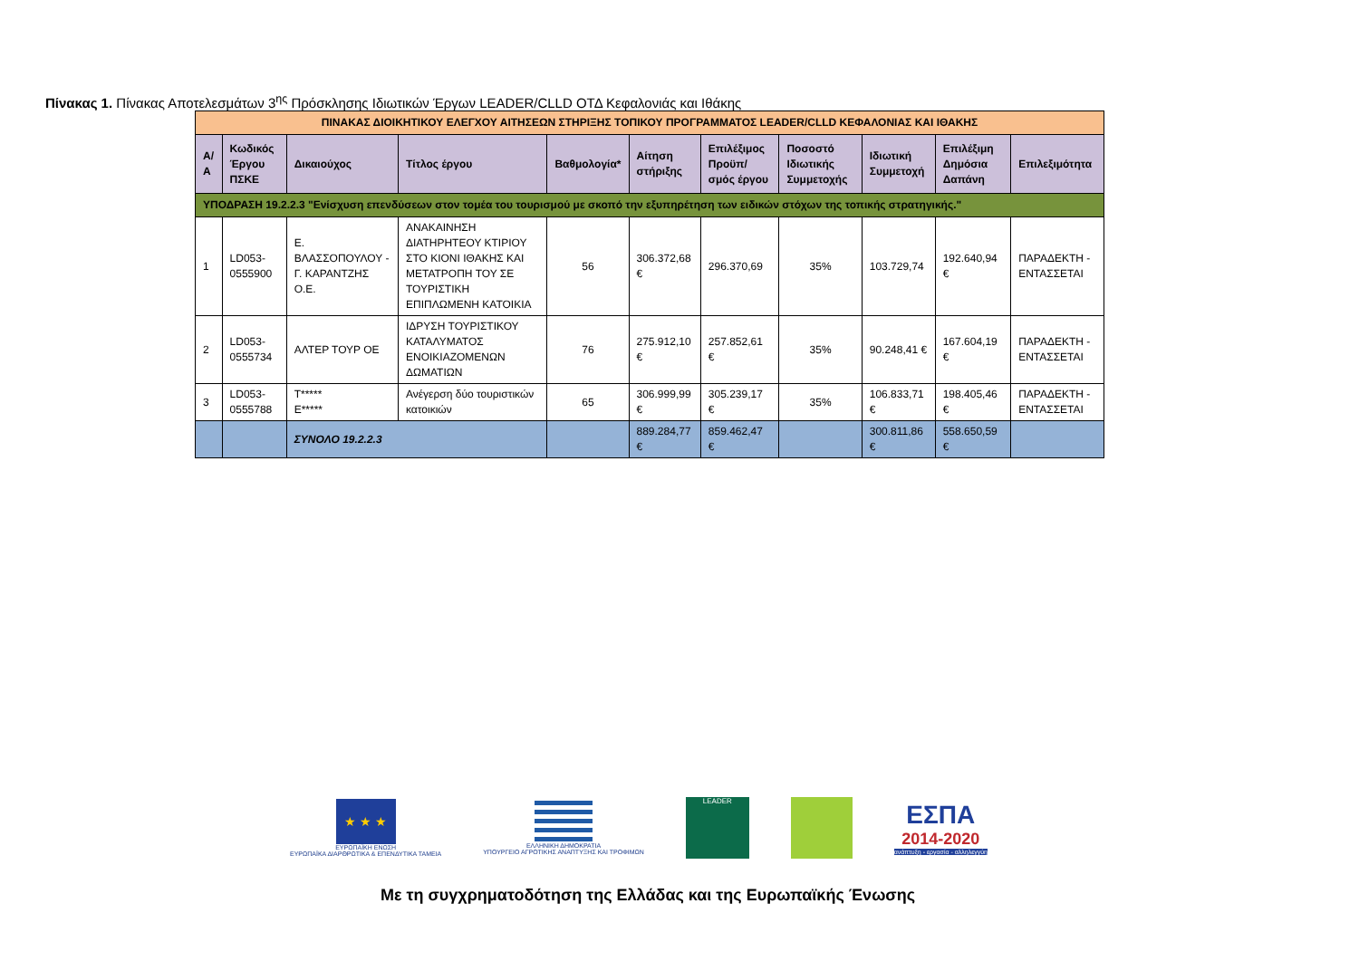Πίνακας 1. Πίνακας Αποτελεσμάτων 3<sup>ης</sup> Πρόσκλησης Ιδιωτικών Έργων LEADER/CLLD ΟΤΔ Κεφαλονιάς και Ιθάκης
| ΠΙΝΑΚΑΣ ΔΙΟΙΚΗΤΙΚΟΥ ΕΛΕΓΧΟΥ ΑΙΤΗΣΕΩΝ ΣΤΗΡΙΞΗΣ ΤΟΠΙΚΟΥ ΠΡΟΓΡΑΜΜΑΤΟΣ LEADER/CLLD ΚΕΦΑΛΟΝΙΑΣ ΚΑΙ ΙΘΑΚΗΣ | | | | | | | | | | |
| --- | --- | --- | --- | --- | --- | --- | --- | --- | --- | --- |
| Α/Α | Κωδικός Έργου ΠΣΚΕ | Δικαιούχος | Τίτλος έργου | Βαθμολογία* | Αίτηση στήριξης | Επιλέξιμος Προϋπ/σμός έργου | Ποσοστό Ιδιωτικής Συμμετοχής | Ιδιωτική Συμμετοχή | Επιλέξιμη Δημόσια Δαπάνη | Επιλεξιμότητα |
| ΥΠΟΔΡΑΣΗ 19.2.2.3 "Ενίσχυση επενδύσεων στον τομέα του τουρισμού με σκοπό την εξυπηρέτηση των ειδικών στόχων της τοπικής στρατηγικής." | | | | | | | | | | |
| 1 | LD053-0555900 | Ε. ΒΛΑΣΣΟΠΟΥΛΟΥ - Γ. ΚΑΡΑΝΤΖΗΣ Ο.Ε. | ΑΝΑΚΑΙΝΗΣΗ ΔΙΑΤΗΡΗΤΕΟΥ ΚΤΙΡΙΟΥ ΣΤΟ ΚΙΟΝΙ ΙΘΑΚΗΣ ΚΑΙ ΜΕΤΑΤΡΟΠΗ ΤΟΥ ΣΕ ΤΟΥΡΙΣΤΙΚΗ ΕΠΙΠΛΩΜΕΝΗ ΚΑΤΟΙΚΙΑ | 56 | 306.372,68 € | 296.370,69 | 35% | 103.729,74 | 192.640,94 € | ΠΑΡΑΔΕΚΤΗ - ΕΝΤΑΣΣΕΤΑΙ |
| 2 | LD053-0555734 | ΑΛΤΕΡ ΤΟΥΡ ΟΕ | ΙΔΡΥΣΗ ΤΟΥΡΙΣΤΙΚΟΥ ΚΑΤΑΛΥΜΑΤΟΣ ΕΝΟΙΚΙΑΖΟΜΕΝΩΝ ΔΩΜΑΤΙΩΝ | 76 | 275.912,10 € | 257.852,61 € | 35% | 90.248,41 € | 167.604,19 € | ΠΑΡΑΔΕΚΤΗ - ΕΝΤΑΣΣΕΤΑΙ |
| 3 | LD053-0555788 | Τ***** Ε***** | Ανέγερση δύο τουριστικών κατοικιών | 65 | 306.999,99 € | 305.239,17 € | 35% | 106.833,71 € | 198.405,46 € | ΠΑΡΑΔΕΚΤΗ - ΕΝΤΑΣΣΕΤΑΙ |
| | | ΣΥΝΟΛΟ 19.2.2.3 | | | 889.284,77 € | 859.462,47 € | | 300.811,86 € | 558.650,59 € | |
★ ★ ★
ΕΥΡΩΠΑΪΚΗ ΕΝΩΣΗ
ΕΥΡΩΠΑΪΚΑ ΔΙΑΡΘΡΩΤΙΚΑ & ΕΠΕΝΔΥΤΙΚΑ ΤΑΜΕΙΑ
ΕΛΛΗΝΙΚΗ ΔΗΜΟΚΡΑΤΙΑ
ΥΠΟΥΡΓΕΙΟ ΑΓΡΟΤΙΚΗΣ ΑΝΑΠΤΥΞΗΣ ΚΑΙ ΤΡΟΦΙΜΩΝ
LEADER
ΕΣΠΑ
2014-2020
ανάπτυξη - εργασία - αλληλεγγύη
Με τη συγχρηματοδότηση της Ελλάδας και της Ευρωπαϊκής Ένωσης